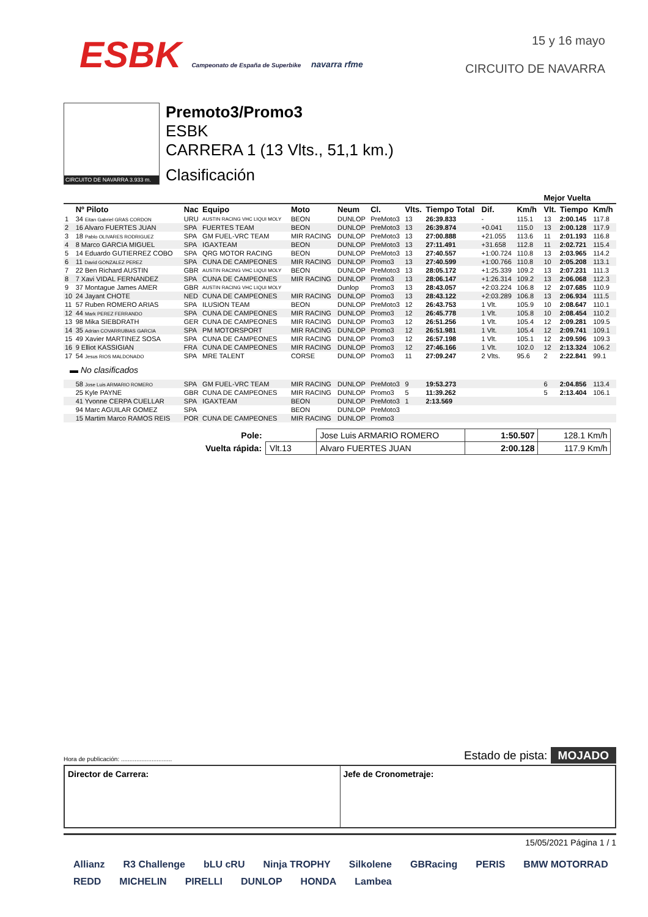ESBK Campeonato de España de Superbike navarra rfme
15 y 16 mayo
CIRCUITO DE NAVARRA
CIRCUITO DE NAVARRA 3.933 m.
Premoto3/Promo3
ESBK
CARRERA 1 (13 Vlts., 51,1 km.)
Clasificación
| | | | | | | | | | | | | Mejor Vuelta | | |
| --- | --- | --- | --- | --- | --- | --- | --- | --- | --- | --- | --- | --- | --- | --- |
| | Nº Piloto | Nac | Equipo | Moto | Neum | Cl. | Vlts. | Tiempo Total | Dif. | Km/h | | Vlt. | Tiempo | Km/h |
| 1 | 34 Eitan Gabriel GRAS CORDON | URU | AUSTIN RACING VHC LIQUI MOLY | BEON | DUNLOP | PreMoto3 | 13 | 26:39.833 | - | 115.1 | | 13 | 2:00.145 | 117.8 |
| 2 | 16 Alvaro FUERTES JUAN | SPA | FUERTES TEAM | BEON | DUNLOP | PreMoto3 | 13 | 26:39.874 | +0.041 | 115.0 | | 13 | 2:00.128 | 117.9 |
| 3 | 18 Pablo OLIVARES RODRIGUEZ | SPA | GM FUEL-VRC TEAM | MIR RACING | DUNLOP | PreMoto3 | 13 | 27:00.888 | +21.055 | 113.6 | | 11 | 2:01.193 | 116.8 |
| 4 | 8 Marco GARCIA MIGUEL | SPA | IGAXTEAM | BEON | DUNLOP | PreMoto3 | 13 | 27:11.491 | +31.658 | 112.8 | | 11 | 2:02.721 | 115.4 |
| 5 | 14 Eduardo GUTIERREZ COBO | SPA | QRG MOTOR RACING | BEON | DUNLOP | PreMoto3 | 13 | 27:40.557 | +1:00.724 | 110.8 | | 13 | 2:03.965 | 114.2 |
| 6 | 11 David GONZALEZ PEREZ | SPA | CUNA DE CAMPEONES | MIR RACING | DUNLOP | Promo3 | 13 | 27:40.599 | +1:00.766 | 110.8 | | 10 | 2:05.208 | 113.1 |
| 7 | 22 Ben Richard AUSTIN | GBR | AUSTIN RACING VHC LIQUI MOLY | BEON | DUNLOP | PreMoto3 | 13 | 28:05.172 | +1:25.339 | 109.2 | | 13 | 2:07.231 | 111.3 |
| 8 | 7 Xavi VIDAL FERNANDEZ | SPA | CUNA DE CAMPEONES | MIR RACING | DUNLOP | Promo3 | 13 | 28:06.147 | +1:26.314 | 109.2 | | 13 | 2:06.068 | 112.3 |
| 9 | 37 Montague James AMER | GBR | AUSTIN RACING VHC LIQUI MOLY | | Dunlop | Promo3 | 13 | 28:43.057 | +2:03.224 | 106.8 | | 12 | 2:07.685 | 110.9 |
| 10 | 24 Jayant CHOTE | NED | CUNA DE CAMPEONES | MIR RACING | DUNLOP | Promo3 | 13 | 28:43.122 | +2:03.289 | 106.8 | | 13 | 2:06.934 | 111.5 |
| 11 | 57 Ruben ROMERO ARIAS | SPA | ILUSION TEAM | BEON | DUNLOP | PreMoto3 | 12 | 26:43.753 | 1 Vlt. | 105.9 | | 10 | 2:08.647 | 110.1 |
| 12 | 44 Mark PEREZ FERRANDO | SPA | CUNA DE CAMPEONES | MIR RACING | DUNLOP | Promo3 | 12 | 26:45.778 | 1 Vlt. | 105.8 | | 10 | 2:08.454 | 110.2 |
| 13 | 98 Mika SIEBDRATH | GER | CUNA DE CAMPEONES | MIR RACING | DUNLOP | Promo3 | 12 | 26:51.256 | 1 Vlt. | 105.4 | | 12 | 2:09.281 | 109.5 |
| 14 | 35 Adrian COVARRUBIAS GARCIA | SPA | PM MOTORSPORT | MIR RACING | DUNLOP | Promo3 | 12 | 26:51.981 | 1 Vlt. | 105.4 | | 12 | 2:09.741 | 109.1 |
| 15 | 49 Xavier MARTINEZ SOSA | SPA | CUNA DE CAMPEONES | MIR RACING | DUNLOP | Promo3 | 12 | 26:57.198 | 1 Vlt. | 105.1 | | 12 | 2:09.596 | 109.3 |
| 16 | 9 Elliot KASSIGIAN | FRA | CUNA DE CAMPEONES | MIR RACING | DUNLOP | Promo3 | 12 | 27:46.166 | 1 Vlt. | 102.0 | | 12 | 2:13.324 | 106.2 |
| 17 | 54 Jesus RIOS MALDONADO | SPA | MRE TALENT | CORSE | DUNLOP | Promo3 | 11 | 27:09.247 | 2 Vlts. | 95.6 | | 2 | 2:22.841 | 99.1 |
| ▬ No clasificados | | | | | | | | | | | | | | |
| | 58 Jose Luis ARMARIO ROMERO | SPA | GM FUEL-VRC TEAM | MIR RACING | DUNLOP | PreMoto3 | 9 | 19:53.273 | | | | 6 | 2:04.856 | 113.4 |
| | 25 Kyle PAYNE | GBR | CUNA DE CAMPEONES | MIR RACING | DUNLOP | Promo3 | 5 | 11:39.262 | | | | 5 | 2:13.404 | 106.1 |
| | 41 Yvonne CERPA CUELLAR | SPA | IGAXTEAM | BEON | DUNLOP | PreMoto3 | 1 | 2:13.569 | | | | | | |
| | 94 Marc AGUILAR GOMEZ | SPA | | BEON | DUNLOP | PreMoto3 | | | | | | | | |
| | 15 Martim Marco RAMOS REIS | POR | CUNA DE CAMPEONES | MIR RACING | DUNLOP | Promo3 | | | | | | | | |
| Pole: | | Jose Luis ARMARIO ROMERO | 1:50.507 | 128.1 Km/h |
| Vuelta rápida: | Vlt.13 | Alvaro FUERTES JUAN | 2:00.128 | 117.9 Km/h |
Hora de publicación: .............................. Estado de pista: MOJADO
Director de Carrera: Jefe de Cronometraje:
15/05/2021 Página 1 / 1
Allianz R3 Challenge bLU cRU Ninja TROPHY Silkolene GBRacing PERIS BMW MOTORRAD REDD MICHELIN PIRELLI DUNLOP HONDA Lambea